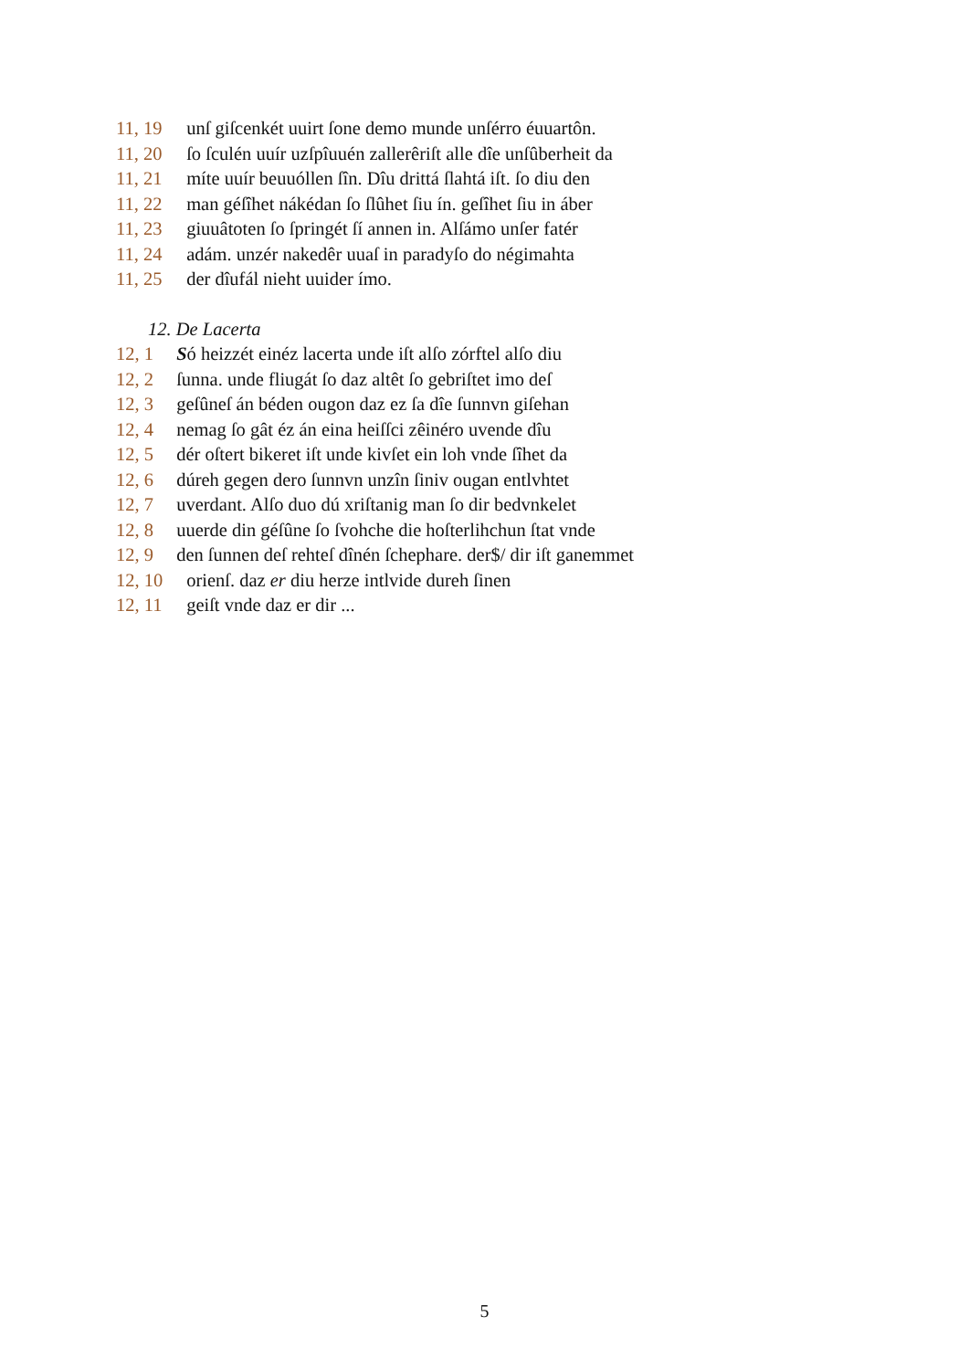11, 19 unſ giſcenkét uuirt ſone demo munde unſérro éuuartôn.
11, 20 ſo ſculén uuír uzſpîuuén zallerêriſt alle dîe unſûberheit da
11, 21 míte uuír beuuóllen ſîn. Dîu drittá ſlahtá iſt. ſo diu den
11, 22 man géſîhet nákédan ſo ſlûhet ſiu ín. geſîhet ſiu in áber
11, 23 giuuâtoten ſo ſpringét ſí annen in. Alſámo unſer fatér
11, 24 adám. unzér nakedêr uuaſ in paradyſo do négimahta
11, 25 der dîufál nieht uuider ímo.
12. De Lacerta
12, 1 Só heizzét einéz lacerta unde iſt alſo zórftel alſo diu
12, 2 ſunna. unde fliugát ſo daz altêt ſo gebriſtet imo deſ
12, 3 geſûneſ án béden ougon daz ez ſa dîe ſunnvn giſehan
12, 4 nemag ſo gât éz án eina heiſſci zêinéro uvende dîu
12, 5 dér oſtert bikeret iſt unde kivſet ein loh vnde ſîhet da
12, 6 dúreh gegen dero ſunnvn unzîn ſiniv ougan entlvhtet
12, 7 uverdant. Alſo duo dú xriſtanig man ſo dir bedvnkelet
12, 8 uuerde din géſûne ſo ſvohche die hoſterlihchun ſtat vnde
12, 9 den ſunnen deſ rehteſ dînén ſchephare. der$/ dir iſt ganemmet
12, 10 orienſ. daz er diu herze intlvide dureh ſinen
12, 11 geiſt vnde daz er dir ...
5